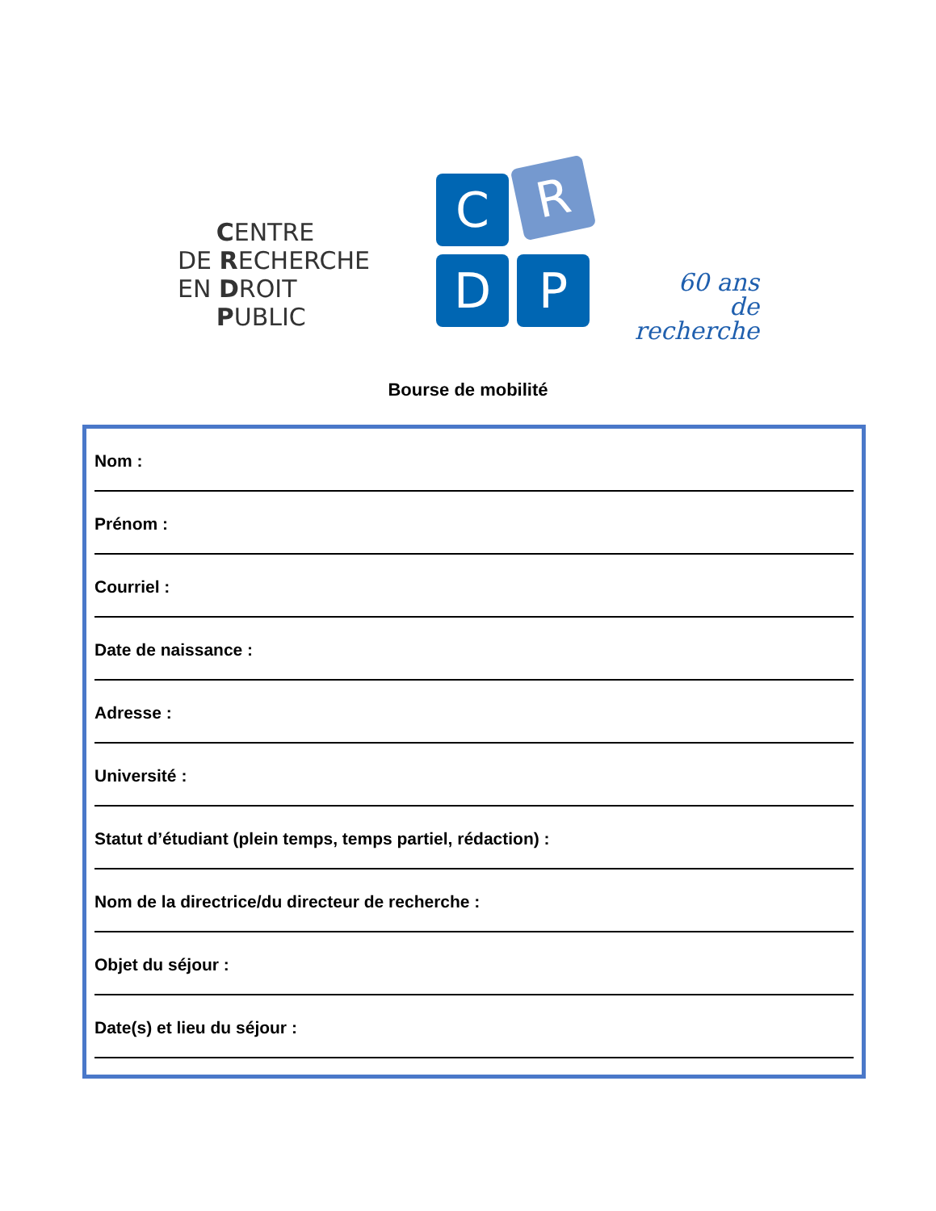CENTRE
DE RECHERCHE
EN DROIT
PUBLIC
C R
D P
60 ans
de recherche
Bourse de mobilité
Nom :
Prénom :
Courriel :
Date de naissance :
Adresse :
Université :
Statut d’étudiant (plein temps, temps partiel, rédaction) :
Nom de la directrice/du directeur de recherche :
Objet du séjour :
Date(s) et lieu du séjour :